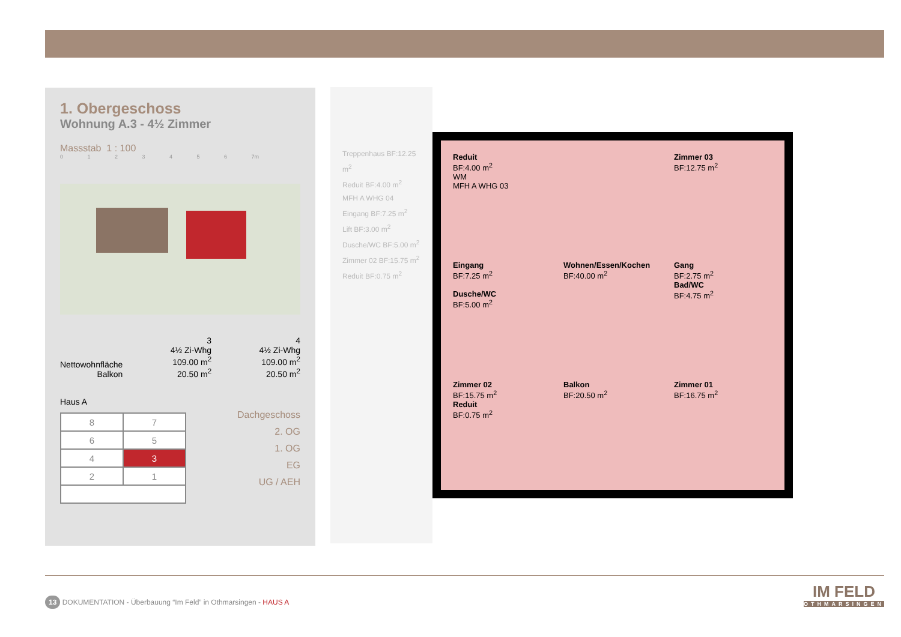1. Obergeschoss
Wohnung A.3 - 4½ Zimmer
Massstab 1 : 100
0 1 2 3 4 5 6 7m
Nettowohnfläche
Balkon
3
4½ Zi-Whg
109.00 m<sup>2</sup>
20.50 m<sup>2</sup>
4
4½ Zi-Whg
109.00 m<sup>2</sup>
20.50 m<sup>2</sup>
Haus A
| 8 | 7 |
| 6 | 5 |
| 4 | 3 |
| 2 | 1 |
Dachgeschoss
2. OG
1. OG
EG
UG / AEH
Treppenhaus BF:12.25 m<sup>2</sup>
Reduit BF:4.00 m<sup>2</sup>
MFH A WHG 04
Eingang BF:7.25 m<sup>2</sup>
Lift BF:3.00 m<sup>2</sup>
Dusche/WC BF:5.00 m<sup>2</sup>
Zimmer 02 BF:15.75 m<sup>2</sup>
Reduit BF:0.75 m<sup>2</sup>
Reduit
BF:4.00 m<sup>2</sup>
WM
MFH A WHG 03
Zimmer 03
BF:12.75 m<sup>2</sup>
Eingang
BF:7.25 m<sup>2</sup>
Dusche/WC
BF:5.00 m<sup>2</sup>
Wohnen/Essen/Kochen
BF:40.00 m<sup>2</sup>
Gang
BF:2.75 m<sup>2</sup>
Bad/WC
BF:4.75 m<sup>2</sup>
Zimmer 02
BF:15.75 m<sup>2</sup>
Reduit
BF:0.75 m<sup>2</sup>
Balkon
BF:20.50 m<sup>2</sup>
Zimmer 01
BF:16.75 m<sup>2</sup>
13 DOKUMENTATION - Überbauung “Im Feld” in Othmarsingen - HAUS A
IM FELD
OTHMARSINGEN